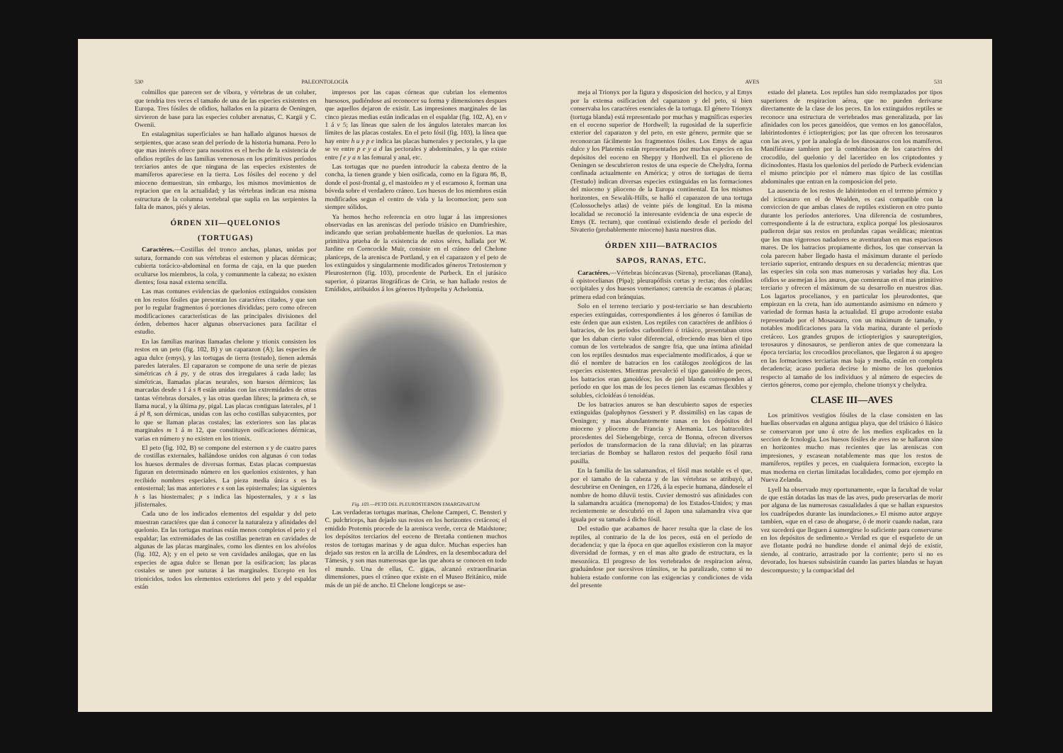530 PALEONTOLOGÍA
colmillos que parecen ser de víbora, y vértebras de un coluber, que tendria tres veces el tamaño de una de las especies existentes en Europa. Tres fósiles de ofidios, hallados en la pizarra de Oeningen, sirvieron de base para las especies coluber arenatus, C. Kargii y C. Owenii.
En estalagmitas superficiales se han hallado algunos huesos de serpientes, que acaso sean del período de la historia humana. Pero lo que mas interés ofrece para nosotros es el hecho de la existencia de ofidios reptiles de las familias venenosas en los primitivos períodos terciarios antes de que ninguna de las especies existentes de mamíferos apareciese en la tierra. Los fósiles del eoceno y del mioceno demuestran, sin embargo, los mismos movimientos de reptacion que en la actualidad; y las vértebras indican esa misma estructura de la columna vertebral que suplia en las serpientes la falta de manos, piés y aletas.
ÓRDEN XII—QUELONIOS
(TORTUGAS)
Caractéres.—Costillas del tronco anchas, planas, unidas por sutura, formando con sus vértebras el esternon y placas dérmicas; cubierta torácico-abdominal en forma de caja, en la que pueden ocultarse los miembros, la cola, y comunmente la cabeza; no existen dientes; fosa nasal externa sencilla.
Las mas comunes evidencias de quelonios extinguidos consisten en los restos fósiles que presentan los caractéres citados, y que son por lo regular fragmentos ó porciones divididas; pero como ofrecen modificaciones características de las principales divisiones del órden, debemos hacer algunas observaciones para facilitar el estudio.
En las familias marinas llamadas chelone y trionix consisten los restos en un peto (fig. 102, B) y un caparazon (A); las especies de agua dulce (emys), y las tortugas de tierra (testudo), tienen además paredes laterales. El caparazon se compone de una serie de piezas simétricas ch á py, y de otras dos irregulares á cada lado; las simétricas, llamadas placas neurales, son huesos dérmicos; las marcadas desde s 1 á s 8 están unidas con las extremidades de otras tantas vértebras dorsales, y las otras quedan libres; la primera ch, se llama nucal, y la última py, pigal. Las placas contiguas laterales, pl 1 á pl 8, son dérmicas, unidas con las ocho costillas subyacentes, por lo que se llaman placas costales; las exteriores son las placas marginales m 1 á m 12, que constituyen osificaciones dérmicas, varias en número y no existen en los trionix.
El peto (fig. 102, B) se compone del esternon s y de cuatro pares de costillas externales, hallándose unidos con algunas ó con todas los huesos dermales de diversas formas. Estas placas compuestas figuran en determinado número en los quelonios existentes, y han recibido nombres especiales. La pieza media única s es la entosternal; las mas anteriores e s son las episternales; las siguientes h s las hiosternales; p s indica las hiposternales, y x s las jifisternales.
Cada uno de los indicados elementos del espaldar y del peto muestran caractéres que dan á conocer la naturaleza y afinidades del quelonio. En las tortugas marinas están menos completos el peto y el espaldar; las extremidades de las costillas penetran en cavidades de algunas de las placas marginales, como los dientes en los alvéolos (fig. 102, A); y en el peto se ven cavidades análogas, que en las especies de agua dulce se llenan por la osificacion; las placas costales se unen por suturas á las marginales. Excepto en los trionicidos, todos los elementos exteriores del peto y del espaldar están
impresos por las capas córneas que cubrian los elementos huesosos, pudiéndose así reconocer su forma y dimensiones despues que aquellos dejaron de existir. Las impresiones marginales de las cinco piezas medias están indicadas en el espaldar (fig. 102, A), en v 1 á v 5; las líneas que salen de los ángulos laterales marcan los límites de las placas costales. En el peto fósil (fig. 103), la línea que hay entre h u y p e indica las placas humerales y pectorales, y la que se ve entre p e y a d las pectorales y abdominales, y la que existe entre f e y a n las femural y anal, etc.
Las tortugas que no pueden introducir la cabeza dentro de la concha, la tienen grande y bien osificada, como en la figura 86, B, donde el post-frontal g, el mastoideo m y el escamoso k, forman una bóveda sobre el verdadero cráneo. Los huesos de los miembros están modificados segun el centro de vida y la locomocion; pero son siempre sólidos.
Ya hemos hecho referencia en otro lugar á las impresiones observadas en las areniscas del período triásico en Dumfrieshire, indicando que serian probablemente huellas de quelonios. La mas primitiva prueba de la existencia de estos séres, hallada por W. Jardine en Corncockle Muir, consiste en el cráneo del Chelone planiceps, de la arenisca de Portland, y en el caparazon y el peto de los extinguidos y singularmente modificados géneros Tretosternon y Pleurosternon (fig. 103), procedente de Purbeck. En el jurásico superior, ó pizarras litográficas de Cirin, se han hallado restos de Emídidos, atribuidos á los géneros Hydropelta y Achelomia.
Fig. 103.—PETO DEL PLEUROSTERNON EMARGINATUM
Las verdaderas tortugas marinas, Chelone Camperi, C. Bensteri y C. pulchriceps, han dejado sus restos en los horizontes cretáceos; el emidido Protemis procede de la arenisca verde, cerca de Maidstone; los depósitos terciarios del eoceno de Bretaña contienen muchos restos de tortugas marinas y de agua dulce. Muchas especies han dejado sus restos en la arcilla de Lóndres, en la desembocadura del Támesis, y son mas numerosas que las que ahora se conocen en todo el mundo. Una de ellas, C. gigas, alcanzó extraordinarias dimensiones, pues el cráneo que existe en el Museo Británico, mide más de un pié de ancho. El Chelone longiceps se ase-
AVES 531
meja al Trionyx por la figura y disposicion del hocico, y al Emys por la extensa osificacion del caparazon y del peto, si bien conservaba los caractéres esenciales de la tortuga. El género Trionyx (tortuga blanda) está representado por muchas y magníficas especies en el eoceno superior de Hordwell; la rugosidad de la superficie exterior del caparazon y del peto, en este género, permite que se reconozcan fácilmente los fragmentos fósiles. Los Emys de agua dulce y los Platemis están representados por muchas especies en los depósitos del eoceno en Sheppy y Hordwell. En el plioceno de Oeningen se descubrieron restos de una especie de Chelydra, forma confinada actualmente en América; y otros de tortugas de tierra (Testudo) indican diversas especies extinguidas en las formaciones del mioceno y plioceno de la Europa continental. En los mismos horizontes, en Sewalik-Hills, se halló el caparazon de una tortuga (Colossochelys atlas) de veinte piés de longitud. En la misma localidad se reconoció la interesante evidencia de una especie de Emys (E. tectum), que continuó existiendo desde el período del Sivaterio (probablemente mioceno) hasta nuestros dias.
ÓRDEN XIII—BATRACIOS
SAPOS, RANAS, ETC.
Caractéres.—Vértebras bicóncavas (Sirena), procelianas (Rana), ú opistocelianas (Pipa); pleurapófisis cortas y rectas; dos cóndilos occipitales y dos huesos vomerianos; carencia de escamas ó placas; primera edad con bránquias.
Solo en el terreno terciario y post-terciario se han descubierto especies extinguidas, correspondientes á los géneros ó familias de este órden que aun existen. Los reptiles con caractéres de anfibios ó batracios, de los períodos carbonífero ó triásico, presentaban otros que les daban cierto valor diferencial, ofreciendo mas bien el tipo comun de los vertebrados de sangre fria, que una íntima afinidad con los reptiles desnudos mas especialmente modificados, á que se dió el nombre de batracios en los catálogos zoológicos de las especies existentes. Mientras prevaleció el tipo ganoidéo de peces, los batracios eran ganoidéos; los de piel blanda corresponden al período en que los mas de los peces tienen las escamas flexibles y solubles, cicloidéas ó tenoidéas.
De los batracios anuros se han descubierto sapos de especies extinguidas (palophynos Gessneri y P. dissimilis) en las capas de Oeningen; y mas abundantemente ranas en los depósitos del mioceno y plioceno de Francia y Alemania. Los batracolites procedentes del Siebengebirge, cerca de Bonna, ofrecen diversos períodos de transformacion de la rana diluvial; en las pizarras terciarias de Bombay se hallaron restos del pequeño fósil rana pusilla.
En la familia de las salamandras, el fósil mas notable es el que, por el tamaño de la cabeza y de las vértebras se atribuyó, al descubrirse en Oeningen, en 1726, á la especie humana, dándosele el nombre de homo diluvii testis. Cuvier demostró sus afinidades con la salamandra acuática (menopoma) de los Estados-Unidos; y mas recientemente se descubrió en el Japon una salamandra viva que iguala por su tamaño á dicho fósil.
Del estudio que acabamos de hacer resulta que la clase de los reptiles, al contrario de la de los peces, está en el período de decadencia; y que la época en que aquellos existieron con la mayor diversidad de formas, y en el mas alto grado de estructura, es la mesozóica. El progreso de los vertebrados de respiracion aérea, graduándose por sucesivos tránsitos, se ha paralizado, como si no hubiera estado conforme con las exigencias y condiciones de vida del presente
estado del planeta. Los reptiles han sido reemplazados por tipos superiores de respiracion aérea, que no pueden derivarse directamente de la clase de los peces. En los extinguidos reptiles se reconoce una estructura de vertebrados mas generalizada, por las afinidades con los peces ganoidéos, que vemos en los ganocéfalos, labirintodontes é ictiopterigios; por las que ofrecen los terosauros con las aves, y por la analogía de los dinosauros con los mamíferos. Manifiéstase tambien por la combinacion de los caractéres del crocodilo, del quelonio y del lacertideo en los criptodontes y dicinodontes. Hasta los quelonios del período de Purbeck evidencian el mismo principio por el número mas típico de las costillas abdominales que entran en la composicion del peto.
La ausencia de los restos de labirintodon en el terreno pérmico y del ictiosauro en el de Wealden, es casi compatible con la conviccion de que ambas clases de reptiles existieron en otro punto durante los períodos anteriores. Una diferencia de costumbres, correspondiente á la de estructura, explica porqué los plesiosauros pudieron dejar sus restos en profundas capas weáldicas; mientras que los mas vigorosos nadadores se aventuraban en mas espaciosos mares. De los batracios propiamente dichos, los que conservan la cola parecen haber llegado hasta el máximum durante el período terciario superior, entrando despues en su decadencia; mientras que las especies sin cola son mas numerosas y variadas hoy dia. Los ofidios se asemejan á los anuros, que comienzan en el mas primitivo terciario y ofrecen el máximum de su desarrollo en nuestros dias. Los lagartos procelianos, y en particular los pleurodontes, que empiezan en la creta, han ido aumentando asimismo en número y variedad de formas hasta la actualidad. El grupo acrodonte estaba representado por el Mosasauro, con un máximum de tamaño, y notables modificaciones para la vida marina, durante el período cretáceo. Los grandes grupos de ictiopterigios y sauropterigios, terosauros y dinosauros, se perdieron antes de que comenzara la época terciaria; los crocodilos procelianos, que llegaron á su apogeo en las formaciones terciarias mas baja y media, están en completa decadencia; acaso pudiera decirse lo mismo de los quelonios respecto al tamaño de los individuos y al número de especies de ciertos géneros, como por ejemplo, chelone trionyx y chelydra.
CLASE III—AVES
Los primitivos vestigios fósiles de la clase consisten en las huellas observadas en alguna antigua playa, que del triásico ó liásico se conservaron por uno ú otro de los medios explicados en la seccion de Icnología. Los huesos fósiles de aves no se hallaron sino en horizontes mucho mas recientes que las areniscas con impresiones, y escasean notablemente mas que los restos de mamíferos, reptiles y peces, en cualquiera formacion, excepto la mas moderna en ciertas limitadas localidades, como por ejemplo en Nueva Zelanda.
Lyell ha observado muy oportunamente, «que la facultad de volar de que están dotadas las mas de las aves, pudo preservarlas de morir por alguna de las numerosas casualidades á que se hallan expuestos los cuadrúpedos durante las inundaciones.» El mismo autor arguye tambien, «que en el caso de ahogarse, ó de morir cuando nadan, rara vez sucederá que lleguen á sumergirse lo suficiente para conservarse en los depósitos de sedimento.» Verdad es que el esqueleto de un ave flotante podrá no hundirse donde el animal dejó de existir, siendo, al contrario, arrastrado por la corriente; pero si no es devorado, los huesos subsistirán cuando las partes blandas se hayan descompuesto; y la compacidad del